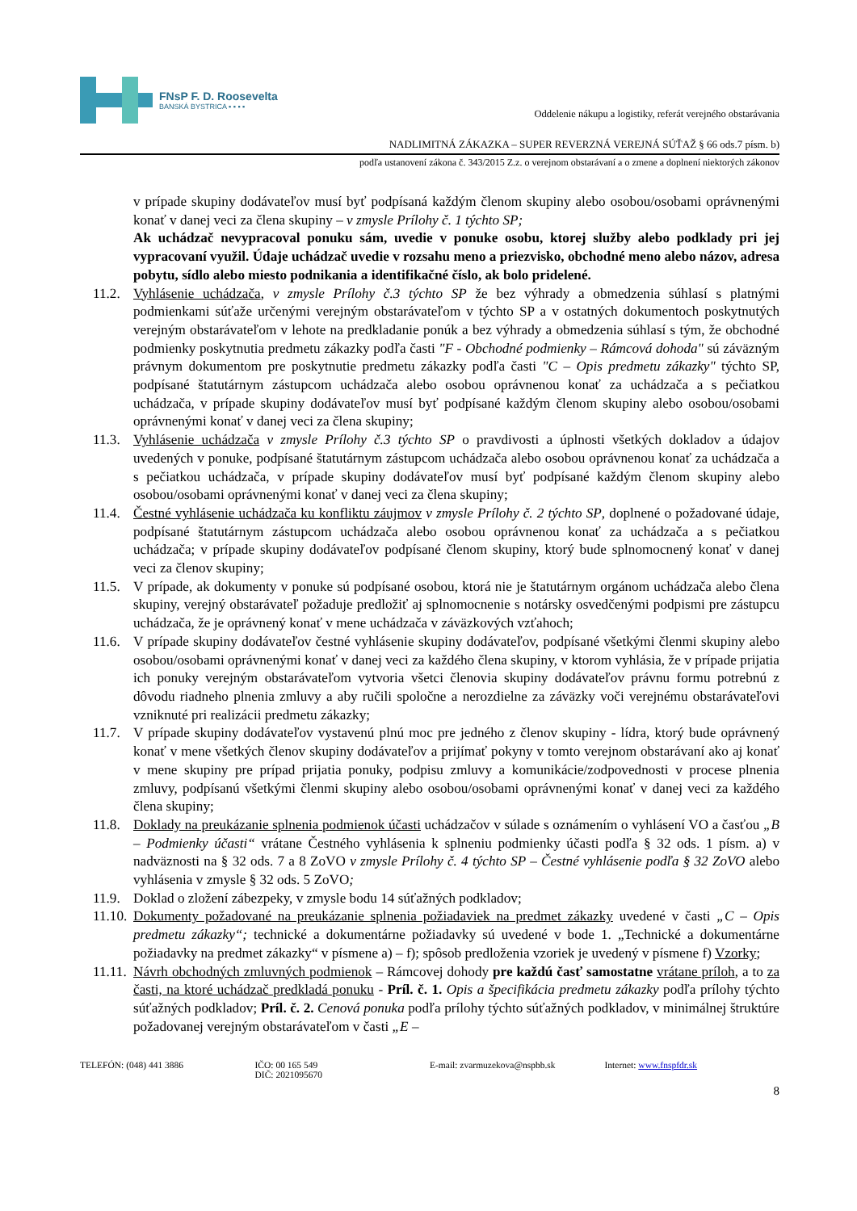FNsP F. D. Roosevelta
BANSKÁ BYSTRICA ▪ ▪ ▪ ▪
Oddelenie nákupu a logistiky, referát verejného obstarávania
NADLIMITNÁ ZÁKAZKA – SUPER REVERZNÁ VEREJNÁ SÚŤAŽ § 66 ods.7 písm. b)
podľa ustanovení zákona č. 343/2015 Z.z. o verejnom obstarávaní a o zmene a doplnení niektorých zákonov
v prípade skupiny dodávateľov musí byť podpísaná každým členom skupiny alebo osobou/osobami oprávnenými konať v danej veci za člena skupiny – v zmysle Prílohy č. 1 týchto SP;
Ak uchádzač nevypracoval ponuku sám, uvedie v ponuke osobu, ktorej služby alebo podklady pri jej vypracovaní využil. Údaje uchádzač uvedie v rozsahu meno a priezvisko, obchodné meno alebo názov, adresa pobytu, sídlo alebo miesto podnikania a identifikačné číslo, ak bolo pridelené.
11.2.
Vyhlásenie uchádzača, v zmysle Prílohy č.3 týchto SP že bez výhrady a obmedzenia súhlasí s platnými podmienkami súťaže určenými verejným obstarávateľom v týchto SP a v ostatných dokumentoch poskytnutých verejným obstarávateľom v lehote na predkladanie ponúk a bez výhrady a obmedzenia súhlasí s tým, že obchodné podmienky poskytnutia predmetu zákazky podľa časti "F - Obchodné podmienky – Rámcová dohoda" sú záväzným právnym dokumentom pre poskytnutie predmetu zákazky podľa časti "C – Opis predmetu zákazky" týchto SP, podpísané štatutárnym zástupcom uchádzača alebo osobou oprávnenou konať za uchádzača a s pečiatkou uchádzača, v prípade skupiny dodávateľov musí byť podpísané každým členom skupiny alebo osobou/osobami oprávnenými konať v danej veci za člena skupiny;
11.3.
Vyhlásenie uchádzača v zmysle Prílohy č.3 týchto SP o pravdivosti a úplnosti všetkých dokladov a údajov uvedených v ponuke, podpísané štatutárnym zástupcom uchádzača alebo osobou oprávnenou konať za uchádzača a s pečiatkou uchádzača, v prípade skupiny dodávateľov musí byť podpísané každým členom skupiny alebo osobou/osobami oprávnenými konať v danej veci za člena skupiny;
11.4.
Čestné vyhlásenie uchádzača ku konfliktu záujmov v zmysle Prílohy č. 2 týchto SP, doplnené o požadované údaje, podpísané štatutárnym zástupcom uchádzača alebo osobou oprávnenou konať za uchádzača a s pečiatkou uchádzača; v prípade skupiny dodávateľov podpísané členom skupiny, ktorý bude splnomocnený konať v danej veci za členov skupiny;
11.5.
V prípade, ak dokumenty v ponuke sú podpísané osobou, ktorá nie je štatutárnym orgánom uchádzača alebo člena skupiny, verejný obstarávateľ požaduje predložiť aj splnomocnenie s notársky osvedčenými podpismi pre zástupcu uchádzača, že je oprávnený konať v mene uchádzača v záväzkových vzťahoch;
11.6.
V prípade skupiny dodávateľov čestné vyhlásenie skupiny dodávateľov, podpísané všetkými členmi skupiny alebo osobou/osobami oprávnenými konať v danej veci za každého člena skupiny, v ktorom vyhlásia, že v prípade prijatia ich ponuky verejným obstarávateľom vytvoria všetci členovia skupiny dodávateľov právnu formu potrebnú z dôvodu riadneho plnenia zmluvy a aby ručili spoločne a nerozdielne za záväzky voči verejnému obstarávateľovi vzniknuté pri realizácii predmetu zákazky;
11.7.
V prípade skupiny dodávateľov vystavenú plnú moc pre jedného z členov skupiny - lídra, ktorý bude oprávnený konať v mene všetkých členov skupiny dodávateľov a prijímať pokyny v tomto verejnom obstarávaní ako aj konať v mene skupiny pre prípad prijatia ponuky, podpisu zmluvy a komunikácie/zodpovednosti v procese plnenia zmluvy, podpísanú všetkými členmi skupiny alebo osobou/osobami oprávnenými konať v danej veci za každého člena skupiny;
11.8.
Doklady na preukázanie splnenia podmienok účasti uchádzačov v súlade s oznámením o vyhlásení VO a časťou „B – Podmienky účasti“ vrátane Čestného vyhlásenia k splneniu podmienky účasti podľa § 32 ods. 1 písm. a) v nadväznosti na § 32 ods. 7 a 8 ZoVO v zmysle Prílohy č. 4 týchto SP – Čestné vyhlásenie podľa § 32 ZoVO alebo vyhlásenia v zmysle § 32 ods. 5 ZoVO;
11.9.
Doklad o zložení zábezpeky, v zmysle bodu 14 súťažných podkladov;
11.10.
Dokumenty požadované na preukázanie splnenia požiadaviek na predmet zákazky uvedené v časti „C – Opis predmetu zákazky“; technické a dokumentárne požiadavky sú uvedené v bode 1. „Technické a dokumentárne požiadavky na predmet zákazky“ v písmene a) – f); spôsob predloženia vzoriek je uvedený v písmene f) Vzorky;
11.11.
Návrh obchodných zmluvných podmienok – Rámcovej dohody pre každú časť samostatne vrátane príloh, a to za časti, na ktoré uchádzač predkladá ponuku - Príl. č. 1. Opis a špecifikácia predmetu zákazky podľa prílohy týchto súťažných podkladov; Príl. č. 2. Cenová ponuka podľa prílohy týchto súťažných podkladov, v minimálnej štruktúre požadovanej verejným obstarávateľom v časti „E –
TELEFÓN: (048) 441 3886 IČO: 00 165 549
DIČ: 2021095670
E-mail: zvarmuzekova@nspbb.sk Internet: www.fnspfdr.sk
8